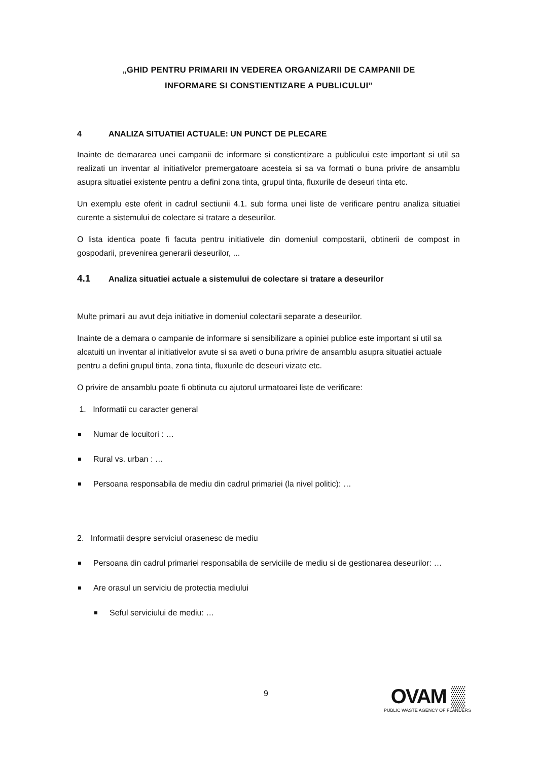„GHID PENTRU PRIMARII IN VEDEREA ORGANIZARII DE CAMPANII DE
INFORMARE SI CONSTIENTIZARE A PUBLICULUI”
4 ANALIZA SITUATIEI ACTUALE: UN PUNCT DE PLECARE
Inainte de demararea unei campanii de informare si constientizare a publicului este important si util sa realizati un inventar al initiativelor premergatoare acesteia si sa va formati o buna privire de ansamblu asupra situatiei existente pentru a defini zona tinta, grupul tinta, fluxurile de deseuri tinta etc.
Un exemplu este oferit in cadrul sectiunii 4.1. sub forma unei liste de verificare pentru analiza situatiei curente a sistemului de colectare si tratare a deseurilor.
O lista identica poate fi facuta pentru initiativele din domeniul compostarii, obtinerii de compost in gospodarii, prevenirea generarii deseurilor, ...
4.1 Analiza situatiei actuale a sistemului de colectare si tratare a deseurilor
Multe primarii au avut deja initiative in domeniul colectarii separate a deseurilor.
Inainte de a demara o campanie de informare si sensibilizare a opiniei publice este important si util sa alcatuiti un inventar al initiativelor avute si sa aveti o buna privire de ansamblu asupra situatiei actuale pentru a defini grupul tinta, zona tinta, fluxurile de deseuri vizate etc.
O privire de ansamblu poate fi obtinuta cu ajutorul urmatoarei liste de verificare:
1. Informatii cu caracter general
Numar de locuitori : …
Rural vs. urban : …
Persoana responsabila de mediu din cadrul primariei (la nivel politic): …
2. Informatii despre serviciul orasenesc de mediu
Persoana din cadrul primariei responsabila de serviciile de mediu si de gestionarea deseurilor: …
Are orasul un serviciu de protectia mediului
Seful serviciului de mediu: …
9
OVAM ▒
PUBLIC WASTE AGENCY OF FLANDERS